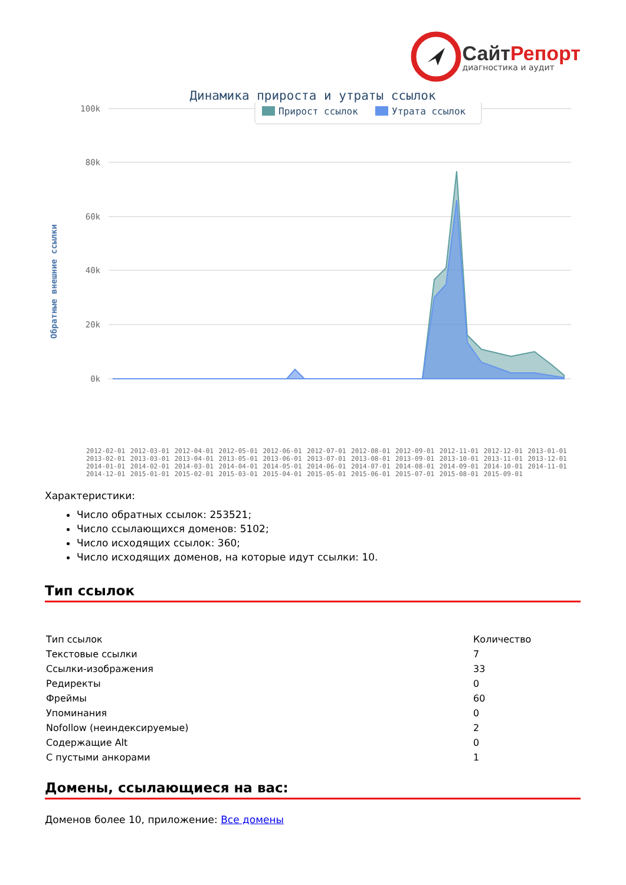СайтРепорт
диагностика и аудит
Динамика прироста и утраты ссылок
Обратные внешние ссылки
100k
80k
60k
40k
20k
0k
Прирост ссылок
Утрата ссылок
2012-02-01 2012-03-01 2012-04-01 2012-05-01 2012-06-01 2012-07-01 2012-08-01 2012-09-01 2012-11-01 2012-12-01 2013-01-01 2013-02-01 2013-03-01 2013-04-01 2013-05-01 2013-06-01 2013-07-01 2013-08-01 2013-09-01 2013-10-01 2013-11-01 2013-12-01 2014-01-01 2014-02-01 2014-03-01 2014-04-01 2014-05-01 2014-06-01 2014-07-01 2014-08-01 2014-09-01 2014-10-01 2014-11-01 2014-12-01 2015-01-01 2015-02-01 2015-03-01 2015-04-01 2015-05-01 2015-06-01 2015-07-01 2015-08-01 2015-09-01
Характеристики:
Число обратных ссылок: 253521;
Число ссылающихся доменов: 5102;
Число исходящих ссылок: 360;
Число исходящих доменов, на которые идут ссылки: 10.
Тип ссылок
| Тип ссылок | Количество |
| Текстовые ссылки | 7 |
| Ссылки-изображения | 33 |
| Редиректы | 0 |
| Фреймы | 60 |
| Упоминания | 0 |
| Nofollow (неиндексируемые) | 2 |
| Содержащие Alt | 0 |
| С пустыми анкорами | 1 |
Домены, ссылающиеся на вас:
Доменов более 10, приложение: Все домены